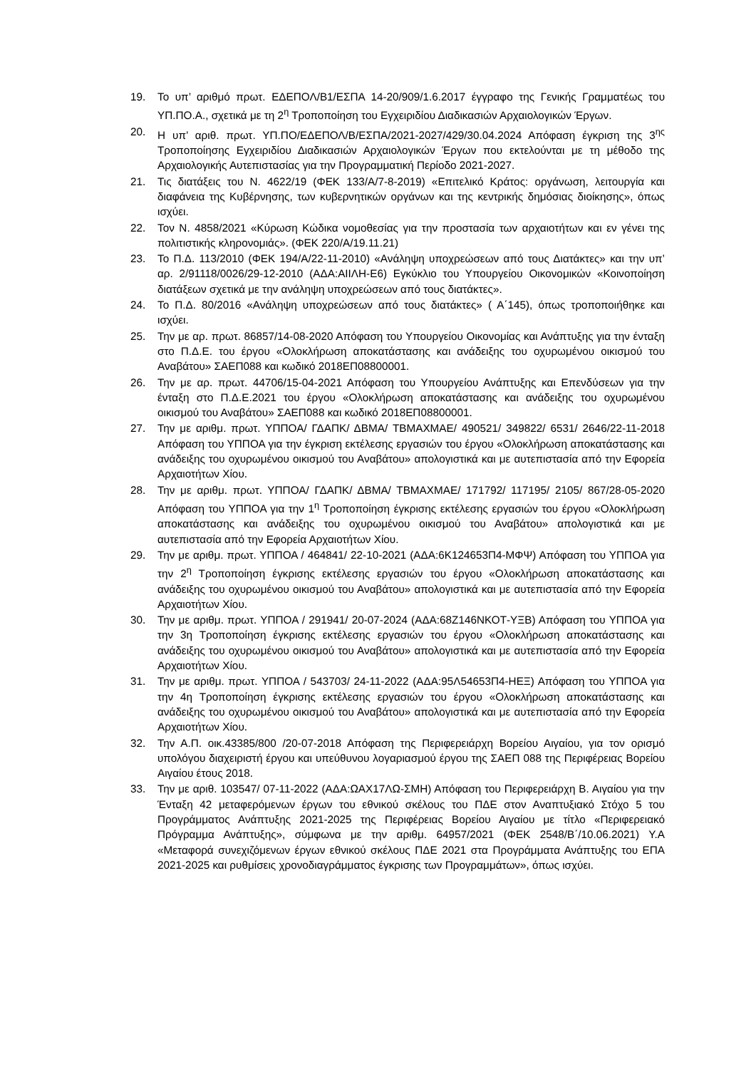19. Το υπ’ αριθμό πρωτ. ΕΔΕΠΟΛ/Β1/ΕΣΠΑ 14-20/909/1.6.2017 έγγραφο της Γενικής Γραμματέως του ΥΠ.ΠΟ.Α., σχετικά με τη 2<sup>η</sup> Τροποποίηση του Εγχειριδίου Διαδικασιών Αρχαιολογικών Έργων.
20. Η υπ’ αριθ. πρωτ. ΥΠ.ΠΟ/ΕΔΕΠΟΛ/Β/ΕΣΠΑ/2021-2027/429/30.04.2024 Απόφαση έγκριση της 3<sup>ης</sup> Τροποποίησης Εγχειριδίου Διαδικασιών Αρχαιολογικών Έργων που εκτελούνται με τη μέθοδο της Αρχαιολογικής Αυτεπιστασίας για την Προγραμματική Περίοδο 2021-2027.
21. Τις διατάξεις του Ν. 4622/19 (ΦΕΚ 133/Α/7-8-2019) «Επιτελικό Κράτος: οργάνωση, λειτουργία και διαφάνεια της Κυβέρνησης, των κυβερνητικών οργάνων και της κεντρικής δημόσιας διοίκησης», όπως ισχύει.
22. Τον Ν. 4858/2021 «Κύρωση Κώδικα νομοθεσίας για την προστασία των αρχαιοτήτων και εν γένει της πολιτιστικής κληρονομιάς». (ΦΕΚ 220/Α/19.11.21)
23. Το Π.Δ. 113/2010 (ΦΕΚ 194/Α/22-11-2010) «Ανάληψη υποχρεώσεων από τους Διατάκτες» και την υπ’ αρ. 2/91118/0026/29-12-2010 (ΑΔΑ:ΑΙΙΛΗ-Ε6) Εγκύκλιο του Υπουργείου Οικονομικών «Κοινοποίηση διατάξεων σχετικά με την ανάληψη υποχρεώσεων από τους διατάκτες».
24. Το Π.Δ. 80/2016 «Ανάληψη υποχρεώσεων από τους διατάκτες» ( Α΄145), όπως τροποποιήθηκε και ισχύει.
25. Την με αρ. πρωτ. 86857/14-08-2020 Απόφαση του Υπουργείου Οικονομίας και Ανάπτυξης για την ένταξη στο Π.Δ.Ε. του έργου «Ολοκλήρωση αποκατάστασης και ανάδειξης του οχυρωμένου οικισμού του Αναβάτου» ΣΑΕΠ088 και κωδικό 2018ΕΠ08800001.
26. Την με αρ. πρωτ. 44706/15-04-2021 Απόφαση του Υπουργείου Ανάπτυξης και Επενδύσεων για την ένταξη στο Π.Δ.Ε.2021 του έργου «Ολοκλήρωση αποκατάστασης και ανάδειξης του οχυρωμένου οικισμού του Αναβάτου» ΣΑΕΠ088 και κωδικό 2018ΕΠ08800001.
27. Την με αριθμ. πρωτ. ΥΠΠΟΑ/ ΓΔΑΠΚ/ ΔΒΜΑ/ ΤΒΜΑΧΜΑΕ/ 490521/ 349822/ 6531/ 2646/22-11-2018 Απόφαση του ΥΠΠΟΑ για την έγκριση εκτέλεσης εργασιών του έργου «Ολοκλήρωση αποκατάστασης και ανάδειξης του οχυρωμένου οικισμού του Αναβάτου» απολογιστικά και με αυτεπιστασία από την Εφορεία Αρχαιοτήτων Χίου.
28. Την με αριθμ. πρωτ. ΥΠΠΟΑ/ ΓΔΑΠΚ/ ΔΒΜΑ/ ΤΒΜΑΧΜΑΕ/ 171792/ 117195/ 2105/ 867/28-05-2020 Απόφαση του ΥΠΠΟΑ για την 1<sup>η</sup> Τροποποίηση έγκρισης εκτέλεσης εργασιών του έργου «Ολοκλήρωση αποκατάστασης και ανάδειξης του οχυρωμένου οικισμού του Αναβάτου» απολογιστικά και με αυτεπιστασία από την Εφορεία Αρχαιοτήτων Χίου.
29. Την με αριθμ. πρωτ. ΥΠΠΟΑ / 464841/ 22-10-2021 (ΑΔΑ:6Κ124653Π4-ΜΦΨ) Απόφαση του ΥΠΠΟΑ για την 2<sup>η</sup> Τροποποίηση έγκρισης εκτέλεσης εργασιών του έργου «Ολοκλήρωση αποκατάστασης και ανάδειξης του οχυρωμένου οικισμού του Αναβάτου» απολογιστικά και με αυτεπιστασία από την Εφορεία Αρχαιοτήτων Χίου.
30. Την με αριθμ. πρωτ. ΥΠΠΟΑ / 291941/ 20-07-2024 (ΑΔΑ:68Ζ146ΝΚΟΤ-ΥΞΒ) Απόφαση του ΥΠΠΟΑ για την 3η Τροποποίηση έγκρισης εκτέλεσης εργασιών του έργου «Ολοκλήρωση αποκατάστασης και ανάδειξης του οχυρωμένου οικισμού του Αναβάτου» απολογιστικά και με αυτεπιστασία από την Εφορεία Αρχαιοτήτων Χίου.
31. Την με αριθμ. πρωτ. ΥΠΠΟΑ / 543703/ 24-11-2022 (ΑΔΑ:95Λ54653Π4-ΗΕΞ) Απόφαση του ΥΠΠΟΑ για την 4η Τροποποίηση έγκρισης εκτέλεσης εργασιών του έργου «Ολοκλήρωση αποκατάστασης και ανάδειξης του οχυρωμένου οικισμού του Αναβάτου» απολογιστικά και με αυτεπιστασία από την Εφορεία Αρχαιοτήτων Χίου.
32. Την Α.Π. οικ.43385/800 /20-07-2018 Απόφαση της Περιφερειάρχη Βορείου Αιγαίου, για τον ορισμό υπολόγου διαχειριστή έργου και υπεύθυνου λογαριασμού έργου της ΣΑΕΠ 088 της Περιφέρειας Βορείου Αιγαίου έτους 2018.
33. Την με αριθ. 103547/ 07-11-2022 (ΑΔΑ:ΩΑΧ17ΛΩ-ΣΜΗ) Απόφαση του Περιφερειάρχη Β. Αιγαίου για την Ένταξη 42 μεταφερόμενων έργων του εθνικού σκέλους του ΠΔΕ στον Αναπτυξιακό Στόχο 5 του Προγράμματος Ανάπτυξης 2021-2025 της Περιφέρειας Βορείου Αιγαίου με τίτλο «Περιφερειακό Πρόγραμμα Ανάπτυξης», σύμφωνα με την αριθμ. 64957/2021 (ΦΕΚ 2548/Β΄/10.06.2021) Υ.Α «Μεταφορά συνεχιζόμενων έργων εθνικού σκέλους ΠΔΕ 2021 στα Προγράμματα Ανάπτυξης του ΕΠΑ 2021-2025 και ρυθμίσεις χρονοδιαγράμματος έγκρισης των Προγραμμάτων», όπως ισχύει.